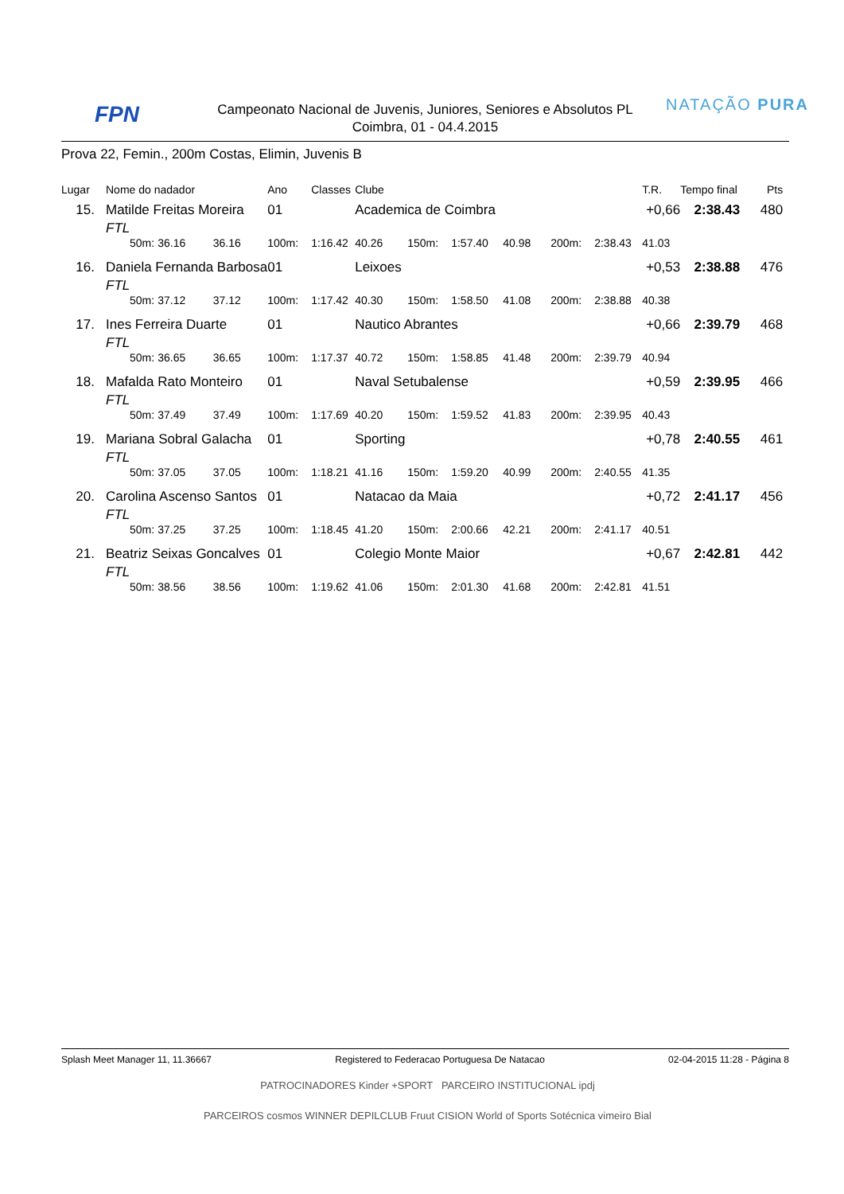FPN
NATAÇÃO PURA
Campeonato Nacional de Juvenis, Juniores, Seniores e Absolutos PL
Coimbra, 01 - 04.4.2015
Prova 22, Femin., 200m Costas, Elimin, Juvenis B
| Lugar | Nome do nadador | | | | Ano | Classes | Clube | | | | | | T.R. | Tempo final | Pts |
| --- | --- | --- | --- | --- | --- | --- | --- | --- | --- | --- | --- | --- | --- | --- | --- |
| 15. | Matilde Freitas Moreira | | | | 01 | | Academica de Coimbra | | | | | | +0,66 | 2:38.43 | 480 |
| | FTL | | | | | | | | | | | | | | |
| | | 50m: | 36.16 | 36.16 | 100m: | 1:16.42 | 40.26 | 150m: | 1:57.40 | 40.98 | 200m: | 2:38.43 | 41.03 | | |
| 16. | Daniela Fernanda Barbosa | | | | 01 | | Leixoes | | | | | | +0,53 | 2:38.88 | 476 |
| | FTL | | | | | | | | | | | | | | |
| | | 50m: | 37.12 | 37.12 | 100m: | 1:17.42 | 40.30 | 150m: | 1:58.50 | 41.08 | 200m: | 2:38.88 | 40.38 | | |
| 17. | Ines Ferreira Duarte | | | | 01 | | Nautico Abrantes | | | | | | +0,66 | 2:39.79 | 468 |
| | FTL | | | | | | | | | | | | | | |
| | | 50m: | 36.65 | 36.65 | 100m: | 1:17.37 | 40.72 | 150m: | 1:58.85 | 41.48 | 200m: | 2:39.79 | 40.94 | | |
| 18. | Mafalda Rato Monteiro | | | | 01 | | Naval Setubalense | | | | | | +0,59 | 2:39.95 | 466 |
| | FTL | | | | | | | | | | | | | | |
| | | 50m: | 37.49 | 37.49 | 100m: | 1:17.69 | 40.20 | 150m: | 1:59.52 | 41.83 | 200m: | 2:39.95 | 40.43 | | |
| 19. | Mariana Sobral Galacha | | | | 01 | | Sporting | | | | | | +0,78 | 2:40.55 | 461 |
| | FTL | | | | | | | | | | | | | | |
| | | 50m: | 37.05 | 37.05 | 100m: | 1:18.21 | 41.16 | 150m: | 1:59.20 | 40.99 | 200m: | 2:40.55 | 41.35 | | |
| 20. | Carolina Ascenso Santos | | | | 01 | | Natacao da Maia | | | | | | +0,72 | 2:41.17 | 456 |
| | FTL | | | | | | | | | | | | | | |
| | | 50m: | 37.25 | 37.25 | 100m: | 1:18.45 | 41.20 | 150m: | 2:00.66 | 42.21 | 200m: | 2:41.17 | 40.51 | | |
| 21. | Beatriz Seixas Goncalves | | | | 01 | | Colegio Monte Maior | | | | | | +0,67 | 2:42.81 | 442 |
| | FTL | | | | | | | | | | | | | | |
| | | 50m: | 38.56 | 38.56 | 100m: | 1:19.62 | 41.06 | 150m: | 2:01.30 | 41.68 | 200m: | 2:42.81 | 41.51 | | |
Splash Meet Manager 11, 11.36667 Registered to Federacao Portuguesa De Natacao 02-04-2015 11:28 - Página 8
PATROCINADORES Kinder +SPORT PARCEIRO INSTITUCIONAL ipdj
PARCEIROS cosmos WINNER DEPILCLUB Fruut CISION World of Sports Sotécnica vimeiro Bial